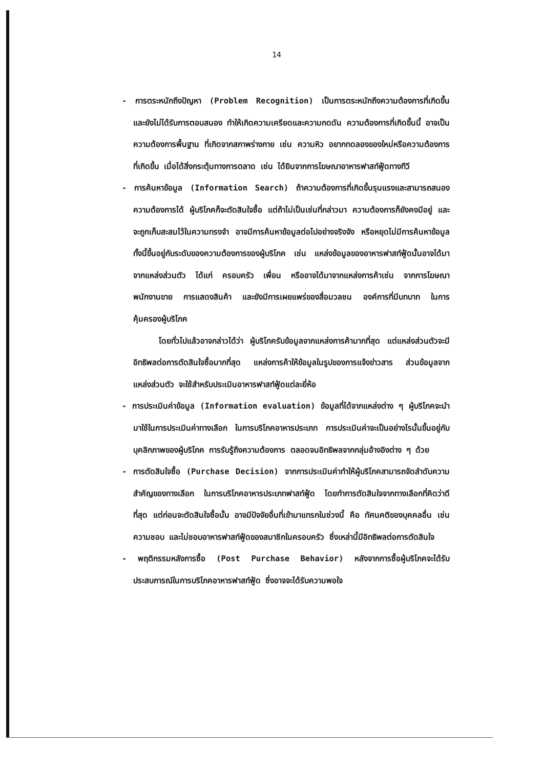14
- การตระหนักถึงปัญหา (Problem Recognition) เป็นการตระหนักถึงความต้องการที่เกิดขึ้น และยังไม่ได้รับการตอบสนอง ทำให้เกิดความเครียดและความกดดัน ความต้องการที่เกิดขึ้นนี้ อาจเป็นความต้องการพื้นฐาน ที่เกิดจากสภาพร่างกาย เช่น ความหิว อยากทดลองของใหม่หรือความต้องการที่เกิดขึ้น เมื่อได้สิ่งกระตุ้นทางการตลาด เช่น ได้ยินจากการโฆษณาอาหารฟาสท์ฟู้ดทางทีวี
- การค้นหาข้อมูล (Information Search) ถ้าความต้องการที่เกิดขึ้นรุนแรงและสามารถสนองความต้องการได้ ผู้บริโภคก็จะตัดสินใจซื้อ แต่ถ้าไม่เป็นเช่นที่กล่าวมา ความต้องการก็ยังคงมีอยู่ และจะถูกเก็บสะสมไว้ในความทรงจำ อาจมีการค้นหาข้อมูลต่อไปอย่างจริงจัง หรือหยุดไม่มีการค้นหาข้อมูล ทั้งนี้ขึ้นอยู่กับระดับของความต้องการของผู้บริโภค เช่น แหล่งข้อมูลของอาหารฟาสท์ฟู้ดนั้นอาจได้มาจากแหล่งส่วนตัว ได้แก่ ครอบครัว เพื่อน หรืออาจได้มาจากแหล่งการค้าเช่น จากการโฆษณา พนักงานขาย การแสดงสินค้า และยังมีการเผยแพร่ของสื่อมวลชน องค์การที่มีบทบาท ในการคุ้มครองผู้บริโภค
โดยทั่วไปแล้วอาจกล่าวได้ว่า ผู้บริโภครับข้อมูลจากแหล่งการค้ามากที่สุด แต่แหล่งส่วนตัวจะมีอิทธิพลต่อการตัดสินใจซื้อมากที่สุด แหล่งการค้าให้ข้อมูลในรูปของการแจ้งข่าวสาร ส่วนข้อมูลจากแหล่งส่วนตัว จะใช้สำหรับประเมินอาหารฟาสท์ฟู้ดแต่ละยี่ห้อ
- การประเมินค่าข้อมูล (Information evaluation) ข้อมูลที่ได้จากแหล่งต่าง ๆ ผู้บริโภคจะนำมาใช้ในการประเมินค่าทางเลือก ในการบริโภคอาหารประเภท การประเมินค่าจะเป็นอย่างไรนั้นขึ้นอยู่กับบุคลิกภาพของผู้บริโภค การรับรู้ถึงความต้องการ ตลอดจนอิทธิพลจากกลุ่มอ้างอิงต่าง ๆ ด้วย
- การตัดสินใจซื้อ (Purchase Decision) จากการประเมินค่าทำให้ผู้บริโภคสามารถจัดลำดับความสำคัญของทางเลือก ในการบริโภคอาหารประเภทฟาสท์ฟู้ด โดยทำการตัดสินใจจากทางเลือกที่คิดว่าดีที่สุด แต่ก่อนจะตัดสินใจซื้อนั้น อาจมีปัจจัยอื่นที่เข้ามาแทรกในช่วงนี้ คือ ทัศนคติของบุคคลอื่น เช่น ความชอบ และไม่ชอบอาหารฟาสท์ฟู้ดของสมาชิกในครอบครัว ซึ่งเหล่านี้มีอิทธิพลต่อการตัดสินใจ
- พฤติกรรมหลังการซื้อ (Post Purchase Behavior) หลังจากการซื้อผู้บริโภคจะได้รับประสบการณ์ในการบริโภคอาหารฟาสท์ฟู้ด ซึ่งอาจจะได้รับความพอใจ